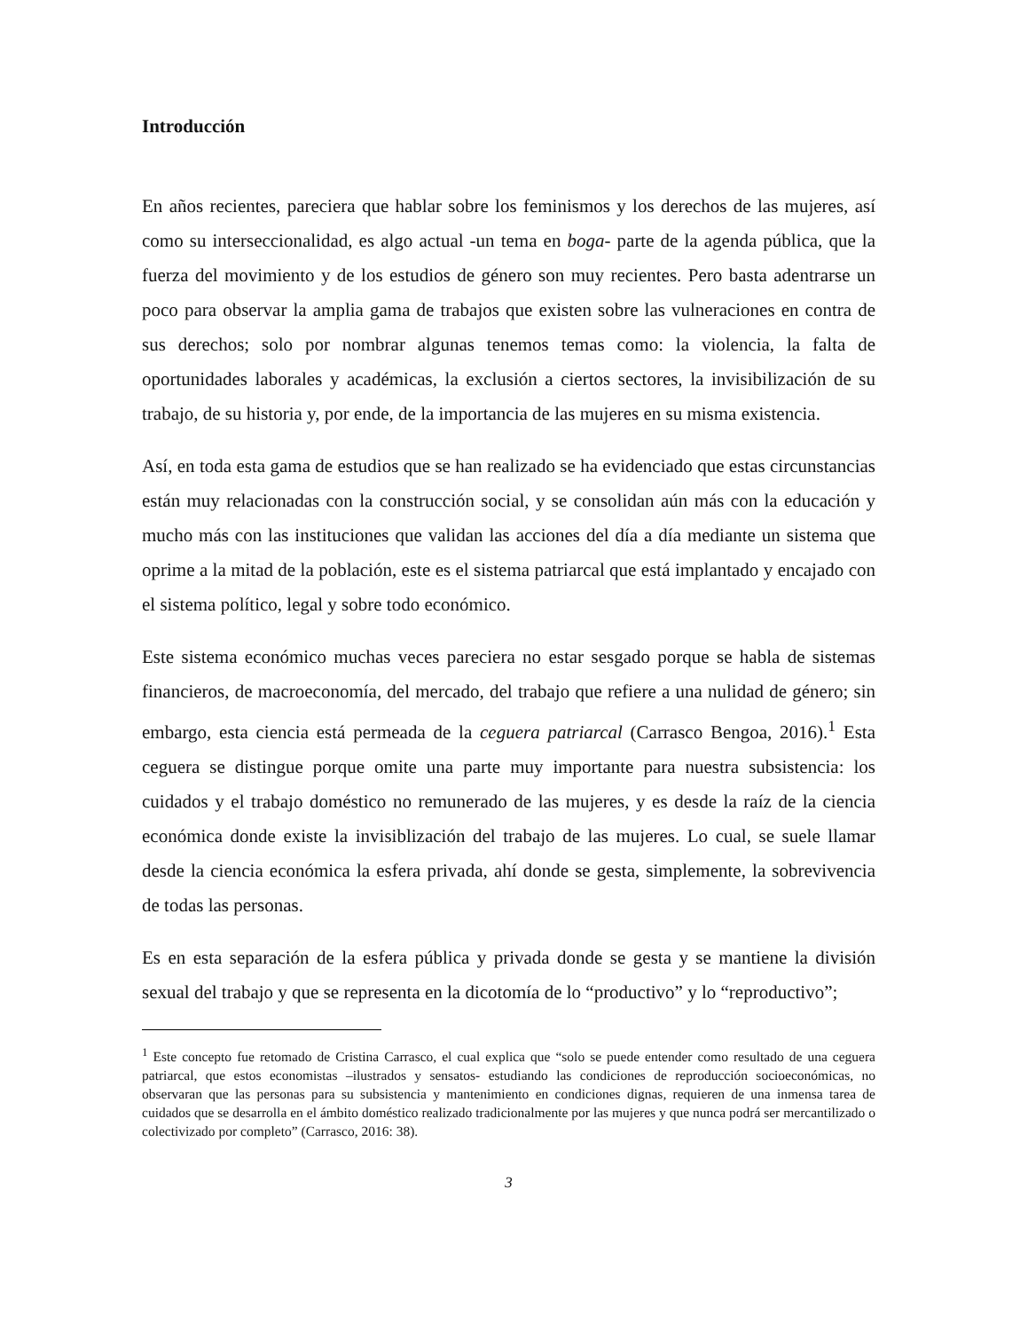Introducción
En años recientes, pareciera que hablar sobre los feminismos y los derechos de las mujeres, así como su interseccionalidad, es algo actual -un tema en boga- parte de la agenda pública, que la fuerza del movimiento y de los estudios de género son muy recientes. Pero basta adentrarse un poco para observar la amplia gama de trabajos que existen sobre las vulneraciones en contra de sus derechos; solo por nombrar algunas tenemos temas como: la violencia, la falta de oportunidades laborales y académicas, la exclusión a ciertos sectores, la invisibilización de su trabajo, de su historia y, por ende, de la importancia de las mujeres en su misma existencia.
Así, en toda esta gama de estudios que se han realizado se ha evidenciado que estas circunstancias están muy relacionadas con la construcción social, y se consolidan aún más con la educación y mucho más con las instituciones que validan las acciones del día a día mediante un sistema que oprime a la mitad de la población, este es el sistema patriarcal que está implantado y encajado con el sistema político, legal y sobre todo económico.
Este sistema económico muchas veces pareciera no estar sesgado porque se habla de sistemas financieros, de macroeconomía, del mercado, del trabajo que refiere a una nulidad de género; sin embargo, esta ciencia está permeada de la ceguera patriarcal (Carrasco Bengoa, 2016).<sup>1</sup> Esta ceguera se distingue porque omite una parte muy importante para nuestra subsistencia: los cuidados y el trabajo doméstico no remunerado de las mujeres, y es desde la raíz de la ciencia económica donde existe la invisiblización del trabajo de las mujeres. Lo cual, se suele llamar desde la ciencia económica la esfera privada, ahí donde se gesta, simplemente, la sobrevivencia de todas las personas.
Es en esta separación de la esfera pública y privada donde se gesta y se mantiene la división sexual del trabajo y que se representa en la dicotomía de lo “productivo” y lo “reproductivo”;
<sup>1</sup> Este concepto fue retomado de Cristina Carrasco, el cual explica que “solo se puede entender como resultado de una ceguera patriarcal, que estos economistas –ilustrados y sensatos- estudiando las condiciones de reproducción socioeconómicas, no observaran que las personas para su subsistencia y mantenimiento en condiciones dignas, requieren de una inmensa tarea de cuidados que se desarrolla en el ámbito doméstico realizado tradicionalmente por las mujeres y que nunca podrá ser mercantilizado o colectivizado por completo” (Carrasco, 2016: 38).
3